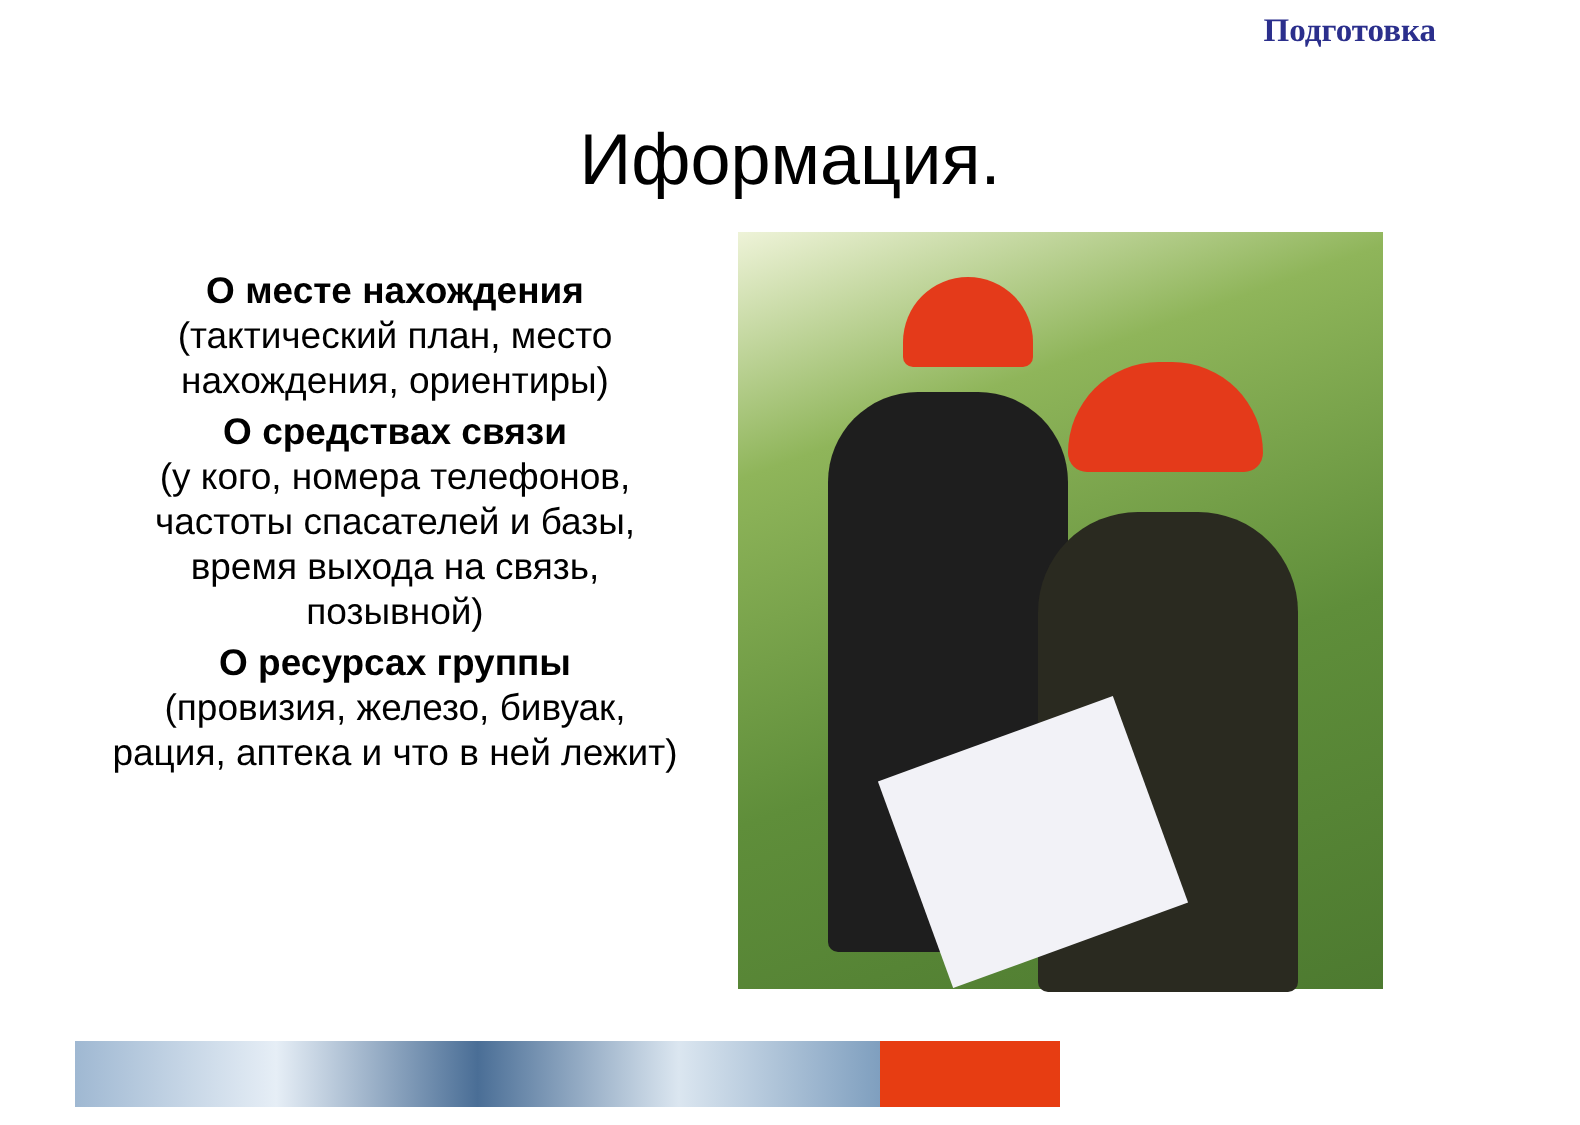Подготовка
Иформация.
О месте нахождения
(тактический план, место нахождения, ориентиры)
О средствах связи
(у кого, номера телефонов, частоты спасателей и базы, время выхода на связь, позывной)
О ресурсах группы
(провизия, железо, бивуак, рация, аптека и что в ней лежит)